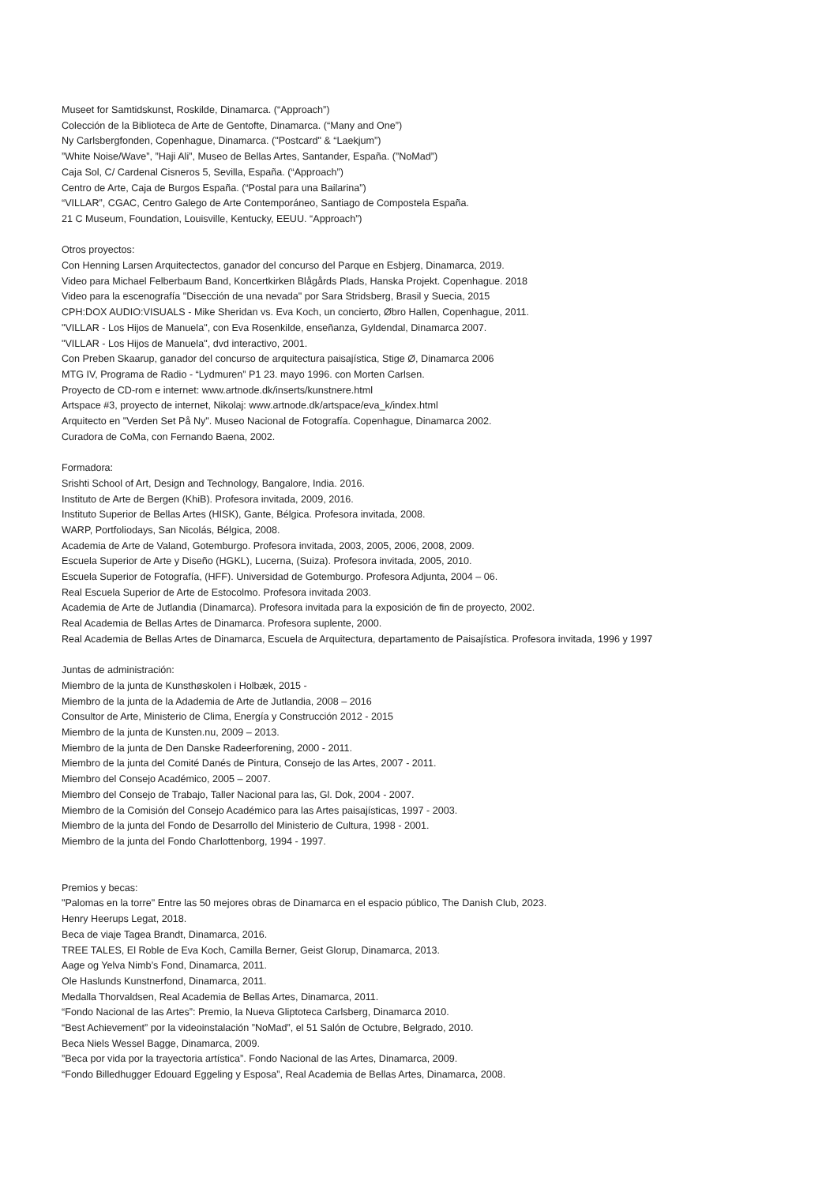Museet for Samtidskunst, Roskilde, Dinamarca. (“Approach”)
Colección de la Biblioteca de Arte de Gentofte, Dinamarca. (“Many and One”)
Ny Carlsbergfonden, Copenhague, Dinamarca. ("Postcard" & “Laekjum”)
”White Noise/Wave”, ”Haji Ali”, Museo de Bellas Artes, Santander, España. (”NoMad”)
Caja Sol, C/ Cardenal Cisneros 5, Sevilla, España. (“Approach”)
Centro de Arte, Caja de Burgos España. (“Postal para una Bailarina”)
“VILLAR”, CGAC, Centro Galego de Arte Contemporáneo, Santiago de Compostela España.
21 C Museum, Foundation, Louisville, Kentucky, EEUU. “Approach”)
Otros proyectos:
Con Henning Larsen Arquitectectos, ganador del concurso del Parque en Esbjerg, Dinamarca, 2019.
Video para Michael Felberbaum Band, Koncertkirken Blågårds Plads, Hanska Projekt. Copenhague. 2018
Video para la escenografía "Disección de una nevada" por Sara Stridsberg, Brasil y Suecia, 2015
CPH:DOX AUDIO:VISUALS - Mike Sheridan vs. Eva Koch, un concierto, Øbro Hallen, Copenhague, 2011.
"VILLAR - Los Hijos de Manuela", con Eva Rosenkilde, enseñanza, Gyldendal, Dinamarca 2007.
"VILLAR - Los Hijos de Manuela", dvd interactivo, 2001.
Con Preben Skaarup, ganador del concurso de arquitectura paisajística, Stige Ø, Dinamarca 2006
MTG IV, Programa de Radio - “Lydmuren” P1 23. mayo 1996. con Morten Carlsen.
Proyecto de CD-rom e internet: www.artnode.dk/inserts/kunstnere.html
Artspace #3, proyecto de internet, Nikolaj: www.artnode.dk/artspace/eva_k/index.html
Arquitecto en "Verden Set På Ny". Museo Nacional de Fotografía. Copenhague, Dinamarca 2002.
Curadora de CoMa, con Fernando Baena, 2002.
Formadora:
Srishti School of Art, Design and Technology, Bangalore, India. 2016.
Instituto de Arte de Bergen (KhiB). Profesora invitada, 2009, 2016.
Instituto Superior de Bellas Artes (HISK), Gante, Bélgica. Profesora invitada, 2008.
WARP, Portfoliodays, San Nicolás, Bélgica, 2008.
Academia de Arte de Valand, Gotemburgo. Profesora invitada, 2003, 2005, 2006, 2008, 2009.
Escuela Superior de Arte y Diseño (HGKL), Lucerna, (Suiza). Profesora invitada, 2005, 2010.
Escuela Superior de Fotografía, (HFF). Universidad de Gotemburgo. Profesora Adjunta, 2004 – 06.
Real Escuela Superior de Arte de Estocolmo. Profesora invitada 2003.
Academia de Arte de Jutlandia (Dinamarca). Profesora invitada para la exposición de fin de proyecto, 2002.
Real Academia de Bellas Artes de Dinamarca. Profesora suplente, 2000.
Real Academia de Bellas Artes de Dinamarca, Escuela de Arquitectura, departamento de Paisajística. Profesora invitada, 1996 y 1997
Juntas de administración:
Miembro de la junta de Kunsthøskolen i Holbæk, 2015 -
Miembro de la junta de la Adademia de Arte de Jutlandia, 2008 – 2016
Consultor de Arte, Ministerio de Clima, Energía y Construcción 2012 - 2015
Miembro de la junta de Kunsten.nu, 2009 – 2013.
Miembro de la junta de Den Danske Radeerforening, 2000 - 2011.
Miembro de la junta del Comité Danés de Pintura, Consejo de las Artes, 2007 - 2011.
Miembro del Consejo Académico, 2005 – 2007.
Miembro del Consejo de Trabajo, Taller Nacional para las, Gl. Dok, 2004 - 2007.
Miembro de la Comisión del Consejo Académico para las Artes paisajísticas, 1997 - 2003.
Miembro de la junta del Fondo de Desarrollo del Ministerio de Cultura, 1998 - 2001.
Miembro de la junta del Fondo Charlottenborg, 1994 - 1997.
Premios y becas:
"Palomas en la torre" Entre las 50 mejores obras de Dinamarca en el espacio público, The Danish Club, 2023.
Henry Heerups Legat, 2018.
Beca de viaje Tagea Brandt, Dinamarca, 2016.
TREE TALES, El Roble de Eva Koch, Camilla Berner, Geist Glorup, Dinamarca, 2013.
Aage og Yelva Nimb’s Fond, Dinamarca, 2011.
Ole Haslunds Kunstnerfond, Dinamarca, 2011.
Medalla Thorvaldsen, Real Academia de Bellas Artes, Dinamarca, 2011.
“Fondo Nacional de las Artes”: Premio, la Nueva Gliptoteca Carlsberg, Dinamarca 2010.
“Best Achievement” por la videoinstalación ”NoMad”, el 51 Salón de Octubre, Belgrado, 2010.
Beca Niels Wessel Bagge, Dinamarca, 2009.
”Beca por vida por la trayectoria artística”. Fondo Nacional de las Artes, Dinamarca, 2009.
“Fondo Billedhugger Edouard Eggeling y Esposa”, Real Academia de Bellas Artes, Dinamarca, 2008.